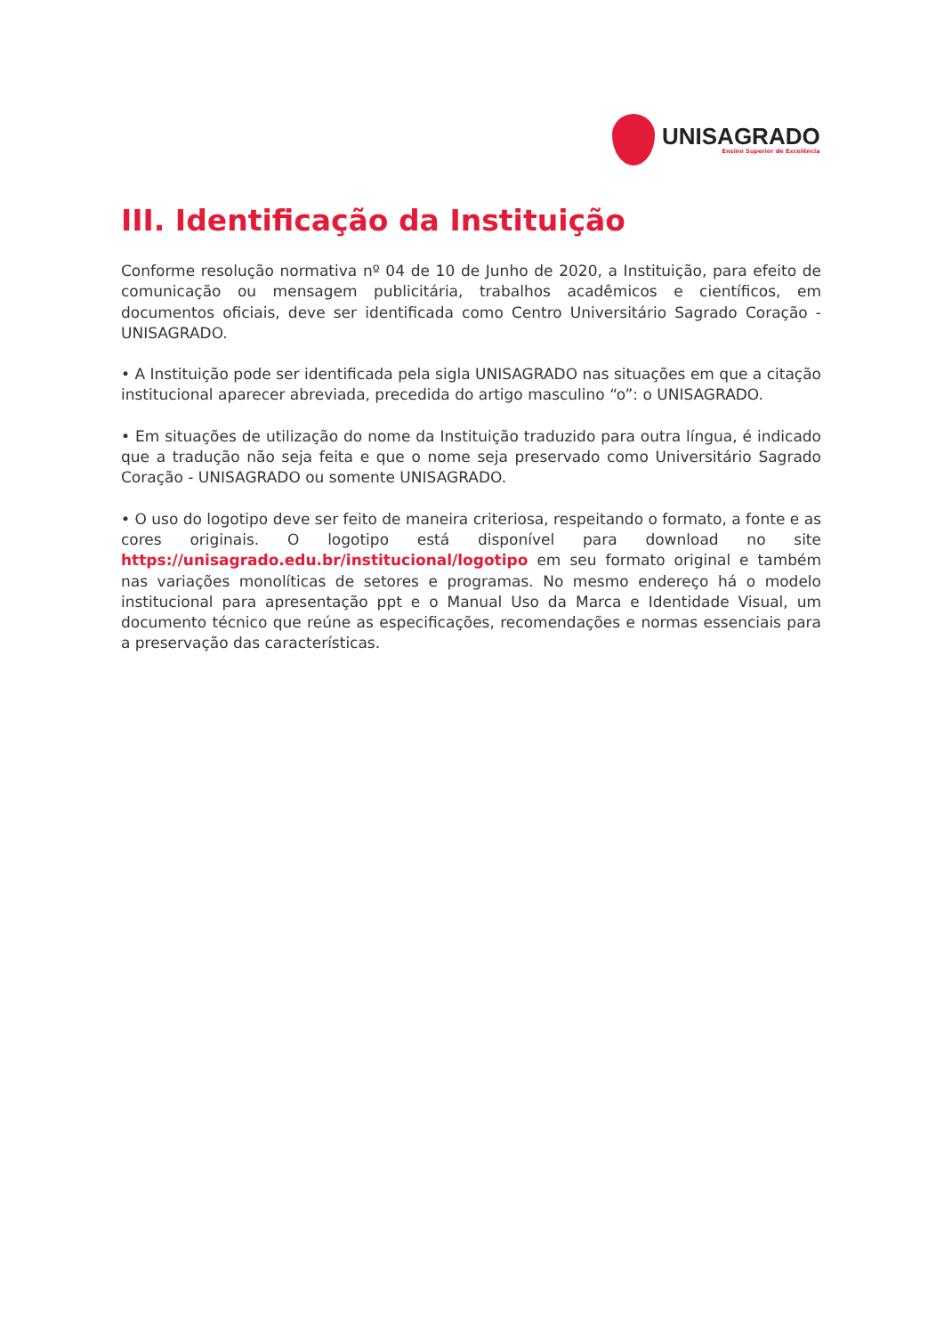UNISAGRADO
Ensino Superior de Excelência
III. Identificação da Instituição
Conforme resolução normativa nº 04 de 10 de Junho de 2020, a Instituição, para efeito de comunicação ou mensagem publicitária, trabalhos acadêmicos e científicos, em documentos oficiais, deve ser identificada como Centro Universitário Sagrado Coração - UNISAGRADO.
• A Instituição pode ser identificada pela sigla UNISAGRADO nas situações em que a citação institucional aparecer abreviada, precedida do artigo masculino “o”: o UNISAGRADO.
• Em situações de utilização do nome da Instituição traduzido para outra língua, é indicado que a tradução não seja feita e que o nome seja preservado como Universitário Sagrado Coração - UNISAGRADO ou somente UNISAGRADO.
• O uso do logotipo deve ser feito de maneira criteriosa, respeitando o formato, a fonte e as cores originais. O logotipo está disponível para download no site https://unisagrado.edu.br/institucional/logotipo em seu formato original e também nas variações monolíticas de setores e programas. No mesmo endereço há o modelo institucional para apresentação ppt e o Manual Uso da Marca e Identidade Visual, um documento técnico que reúne as especificações, recomendações e normas essenciais para a preservação das características.